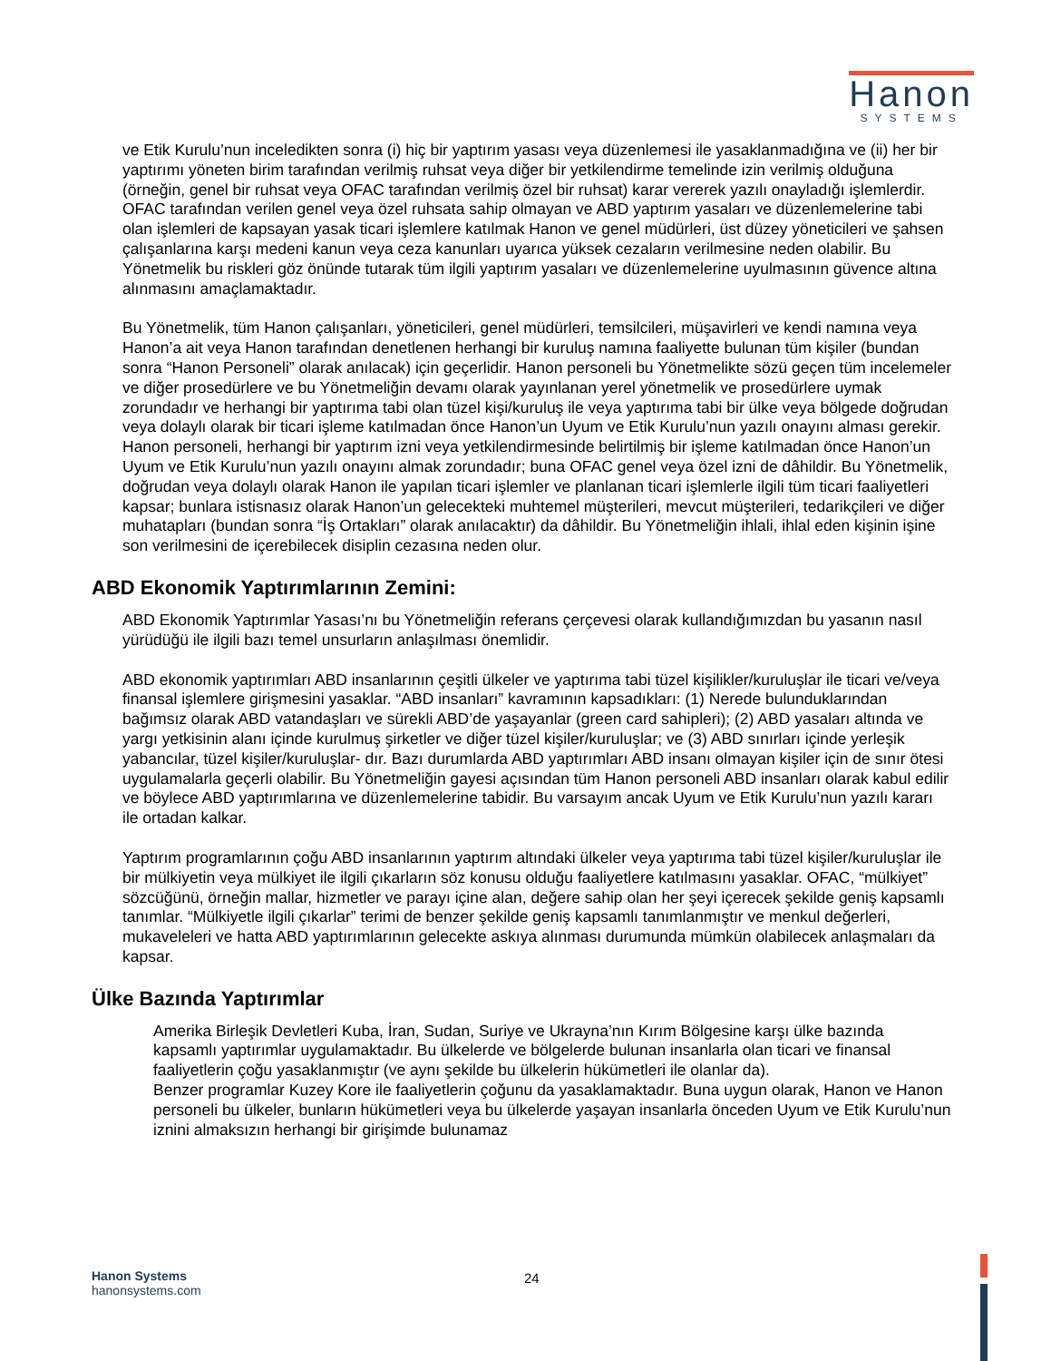Hanon
SYSTEMS
ve Etik Kurulu’nun inceledikten sonra (i) hiç bir yaptırım yasası veya düzenlemesi ile yasaklanmadığına ve (ii) her bir yaptırımı yöneten birim tarafından verilmiş ruhsat veya diğer bir yetkilendirme temelinde izin verilmiş olduğuna (örneğin, genel bir ruhsat veya OFAC tarafından verilmiş özel bir ruhsat) karar vererek yazılı onayladığı işlemlerdir. OFAC tarafından verilen genel veya özel ruhsata sahip olmayan ve ABD yaptırım yasaları ve düzenlemelerine tabi olan işlemleri de kapsayan yasak ticari işlemlere katılmak Hanon ve genel müdürleri, üst düzey yöneticileri ve şahsen çalışanlarına karşı medeni kanun veya ceza kanunları uyarıca yüksek cezaların verilmesine neden olabilir. Bu Yönetmelik bu riskleri göz önünde tutarak tüm ilgili yaptırım yasaları ve düzenlemelerine uyulmasının güvence altına alınmasını amaçlamaktadır.
Bu Yönetmelik, tüm Hanon çalışanları, yöneticileri, genel müdürleri, temsilcileri, müşavirleri ve kendi namına veya Hanon’a ait veya Hanon tarafından denetlenen herhangi bir kuruluş namına faaliyette bulunan tüm kişiler (bundan sonra “Hanon Personeli” olarak anılacak) için geçerlidir. Hanon personeli bu Yönetmelikte sözü geçen tüm incelemeler ve diğer prosedürlere ve bu Yönetmeliğin devamı olarak yayınlanan yerel yönetmelik ve prosedürlere uymak zorundadır ve herhangi bir yaptırıma tabi olan tüzel kişi/kuruluş ile veya yaptırıma tabi bir ülke veya bölgede doğrudan veya dolaylı olarak bir ticari işleme katılmadan önce Hanon’un Uyum ve Etik Kurulu’nun yazılı onayını alması gerekir. Hanon personeli, herhangi bir yaptırım izni veya yetkilendirmesinde belirtilmiş bir işleme katılmadan önce Hanon’un Uyum ve Etik Kurulu’nun yazılı onayını almak zorundadır; buna OFAC genel veya özel izni de dâhildir. Bu Yönetmelik, doğrudan veya dolaylı olarak Hanon ile yapılan ticari işlemler ve planlanan ticari işlemlerle ilgili tüm ticari faaliyetleri kapsar; bunlara istisnasız olarak Hanon’un gelecekteki muhtemel müşterileri, mevcut müşterileri, tedarikçileri ve diğer muhatapları (bundan sonra “İş Ortakları” olarak anılacaktır) da dâhildir. Bu Yönetmeliğin ihlali, ihlal eden kişinin işine son verilmesini de içerebilecek disiplin cezasına neden olur.
ABD Ekonomik Yaptırımlarının Zemini:
ABD Ekonomik Yaptırımlar Yasası’nı bu Yönetmeliğin referans çerçevesi olarak kullandığımızdan bu yasanın nasıl yürüdüğü ile ilgili bazı temel unsurların anlaşılması önemlidir.
ABD ekonomik yaptırımları ABD insanlarının çeşitli ülkeler ve yaptırıma tabi tüzel kişilikler/kuruluşlar ile ticari ve/veya finansal işlemlere girişmesini yasaklar. “ABD insanları” kavramının kapsadıkları: (1) Nerede bulunduklarından bağımsız olarak ABD vatandaşları ve sürekli ABD’de yaşayanlar (green card sahipleri); (2) ABD yasaları altında ve yargı yetkisinin alanı içinde kurulmuş şirketler ve diğer tüzel kişiler/kuruluşlar; ve (3) ABD sınırları içinde yerleşik yabancılar, tüzel kişiler/kuruluşlar- dır. Bazı durumlarda ABD yaptırımları ABD insanı olmayan kişiler için de sınır ötesi uygulamalarla geçerli olabilir. Bu Yönetmeliğin gayesi açısından tüm Hanon personeli ABD insanları olarak kabul edilir ve böylece ABD yaptırımlarına ve düzenlemelerine tabidir. Bu varsayım ancak Uyum ve Etik Kurulu’nun yazılı kararı ile ortadan kalkar.
Yaptırım programlarının çoğu ABD insanlarının yaptırım altındaki ülkeler veya yaptırıma tabi tüzel kişiler/kuruluşlar ile bir mülkiyetin veya mülkiyet ile ilgili çıkarların söz konusu olduğu faaliyetlere katılmasını yasaklar. OFAC, “mülkiyet” sözcüğünü, örneğin mallar, hizmetler ve parayı içine alan, değere sahip olan her şeyi içerecek şekilde geniş kapsamlı tanımlar. “Mülkiyetle ilgili çıkarlar” terimi de benzer şekilde geniş kapsamlı tanımlanmıştır ve menkul değerleri, mukaveleleri ve hatta ABD yaptırımlarının gelecekte askıya alınması durumunda mümkün olabilecek anlaşmaları da kapsar.
Ülke Bazında Yaptırımlar
Amerika Birleşik Devletleri Kuba, İran, Sudan, Suriye ve Ukrayna’nın Kırım Bölgesine karşı ülke bazında kapsamlı yaptırımlar uygulamaktadır. Bu ülkelerde ve bölgelerde bulunan insanlarla olan ticari ve finansal faaliyetlerin çoğu yasaklanmıştır (ve aynı şekilde bu ülkelerin hükümetleri ile olanlar da).
Benzer programlar Kuzey Kore ile faaliyetlerin çoğunu da yasaklamaktadır. Buna uygun olarak, Hanon ve Hanon personeli bu ülkeler, bunların hükümetleri veya bu ülkelerde yaşayan insanlarla önceden Uyum ve Etik Kurulu’nun iznini almaksızın herhangi bir girişimde bulunamaz
Hanon Systems
hanonsystems.com
24